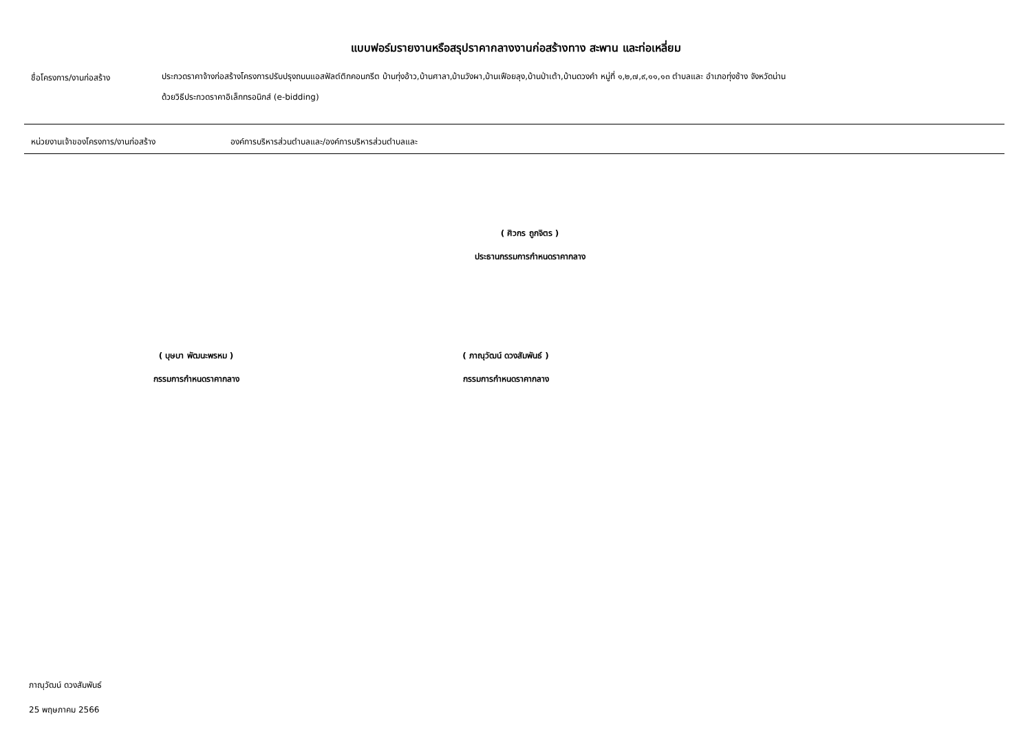แบบฟอร์มรายงานหรือสรุปราคากลางงานก่อสร้างทาง สะพาน และท่อเหลี่ยม
ชื่อโครงการ/งานก่อสร้าง
ประกวดราคาจ้างก่อสร้างโครงการปรับปรุงถนนแอสฟัลต์ติกคอนกรีต บ้านทุ่งอ้าว,บ้านศาลา,บ้านวังผา,บ้านเฟือยลุง,บ้านป่าเต้า,บ้านดวงคำ หมู่ที่ ๑,๒,๗,๙,๑๑,๑๓ ตำบลและ อำเภอทุ่งช้าง จังหวัดน่าน
ด้วยวิธีประกวดราคาอิเล็กทรอนิกส์ (e-bidding)
หน่วยงานเจ้าของโครงการ/งานก่อสร้าง องค์การบริหารส่วนตำบลและ/องค์การบริหารส่วนตำบลและ
( ศิวกร ถูกจิตร )
ประธานกรรมการกำหนดราคากลาง
( บุษบา พัฒนะพรหม )
กรรมการกำหนดราคากลาง
( ภาณุวัฒน์ ดวงสัมพันธ์ )
กรรมการกำหนดราคากลาง
ภาณุวัฒน์ ดวงสัมพันธ์
25 พฤษภาคม 2566